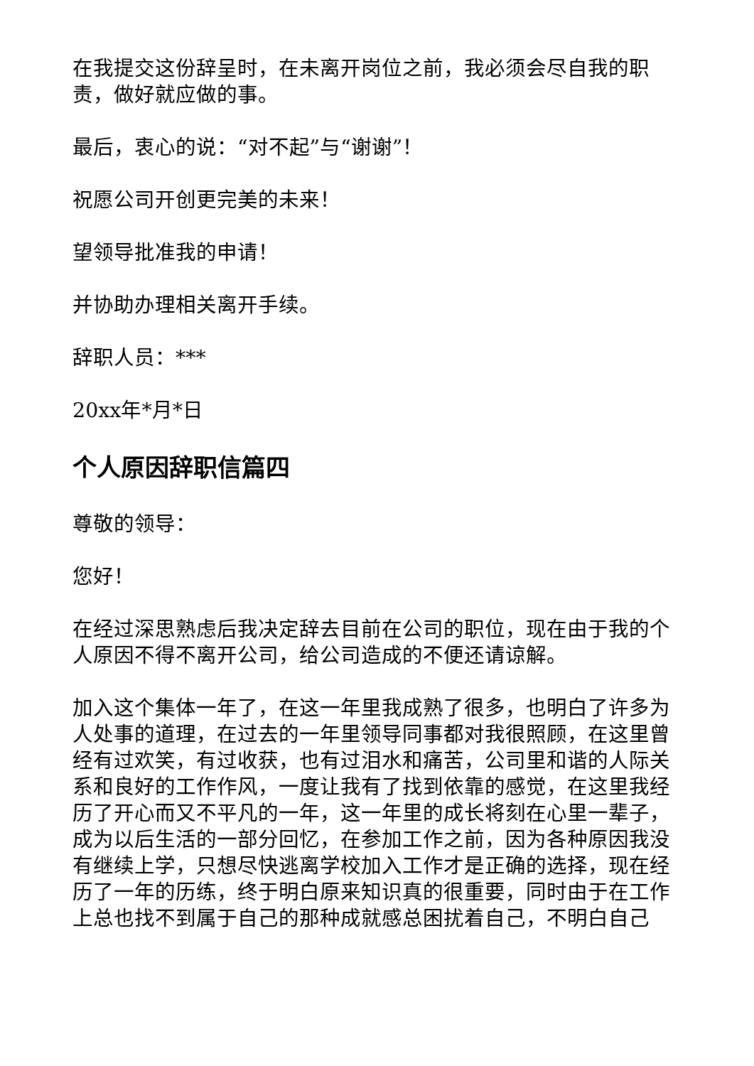在我提交这份辞呈时，在未离开岗位之前，我必须会尽自我的职责，做好就应做的事。
最后，衷心的说：“对不起”与“谢谢”！
祝愿公司开创更完美的未来！
望领导批准我的申请！
并协助办理相关离开手续。
辞职人员：***
20xx年*月*日
个人原因辞职信篇四
尊敬的领导：
您好！
在经过深思熟虑后我决定辞去目前在公司的职位，现在由于我的个人原因不得不离开公司，给公司造成的不便还请谅解。
加入这个集体一年了，在这一年里我成熟了很多，也明白了许多为人处事的道理，在过去的一年里领导同事都对我很照顾，在这里曾经有过欢笑，有过收获，也有过泪水和痛苦，公司里和谐的人际关系和良好的工作作风，一度让我有了找到依靠的感觉，在这里我经历了开心而又不平凡的一年，这一年里的成长将刻在心里一辈子，成为以后生活的一部分回忆，在参加工作之前，因为各种原因我没有继续上学，只想尽快逃离学校加入工作才是正确的选择，现在经历了一年的历练，终于明白原来知识真的很重要，同时由于在工作上总也找不到属于自己的那种成就感总困扰着自己，不明白自己